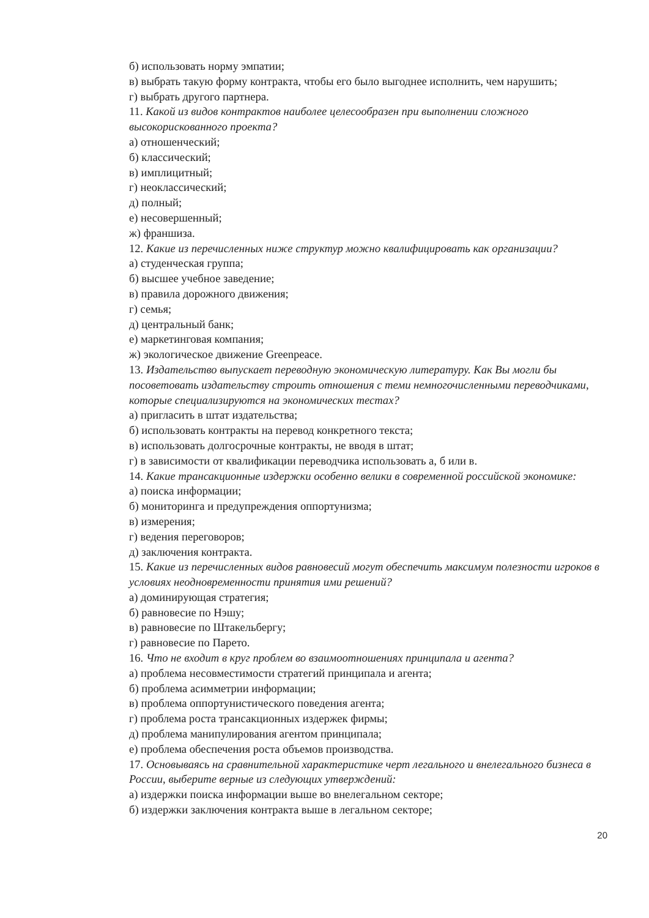б) использовать норму эмпатии;
в) выбрать такую форму контракта, чтобы его было выгоднее исполнить, чем нарушить;
г) выбрать другого партнера.
11. Какой из видов контрактов наиболее целесообразен при выполнении сложного высокорискованного проекта?
а) отношенческий;
б) классический;
в) имплицитный;
г) неоклассический;
д) полный;
е) несовершенный;
ж) франшиза.
12. Какие из перечисленных ниже структур можно квалифицировать как организации?
а) студенческая группа;
б) высшее учебное заведение;
в) правила дорожного движения;
г) семья;
д) центральный банк;
е) маркетинговая компания;
ж) экологическое движение Greenpeace.
13. Издательство выпускает переводную экономическую литературу. Как Вы могли бы посоветовать издательству строить отношения с теми немногочисленными переводчиками, которые специализируются на экономических тестах?
а) пригласить в штат издательства;
б) использовать контракты на перевод конкретного текста;
в) использовать долгосрочные контракты, не вводя в штат;
г) в зависимости от квалификации переводчика использовать а, б или в.
14. Какие трансакционные издержки особенно велики в современной российской экономике:
а) поиска информации;
б) мониторинга и предупреждения оппортунизма;
в) измерения;
г) ведения переговоров;
д) заключения контракта.
15. Какие из перечисленных видов равновесий могут обеспечить максимум полезности игроков в условиях неодновременности принятия ими решений?
а) доминирующая стратегия;
б) равновесие по Нэшу;
в) равновесие по Штакельбергу;
г) равновесие по Парето.
16. Что не входит в круг проблем во взаимоотношениях принципала и агента?
а) проблема несовместимости стратегий принципала и агента;
б) проблема асимметрии информации;
в) проблема оппортунистического поведения агента;
г) проблема роста трансакционных издержек фирмы;
д) проблема манипулирования агентом принципала;
е) проблема обеспечения роста объемов производства.
17. Основываясь на сравнительной характеристике черт легального и внелегального бизнеса в России, выберите верные из следующих утверждений:
а) издержки поиска информации выше во внелегальном секторе;
б) издержки заключения контракта выше в легальном секторе;
20